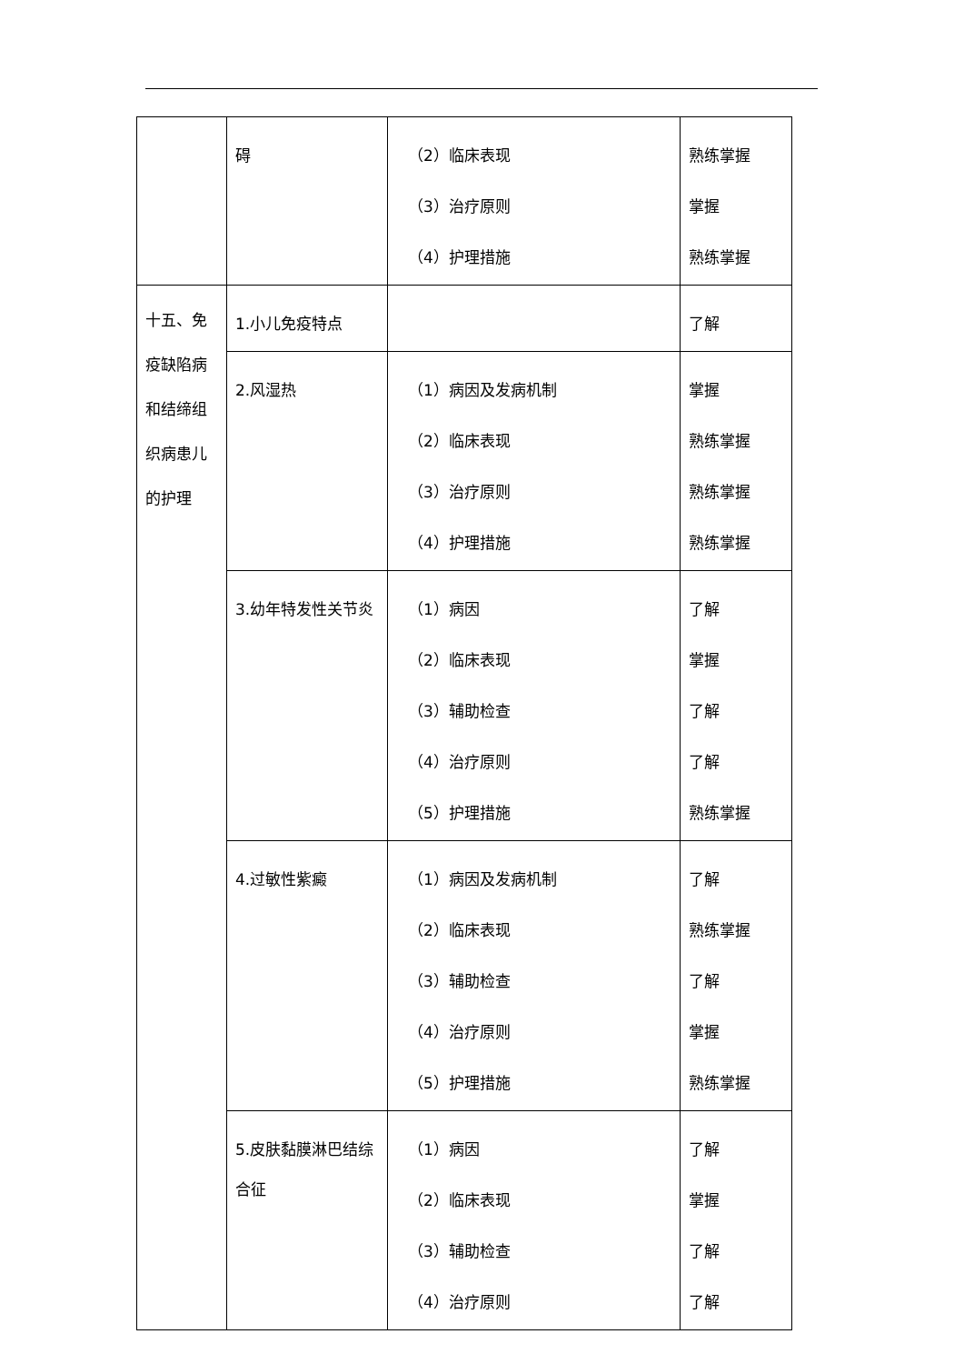| | 碍 | （2）临床表现 （3）治疗原则 （4）护理措施 | 熟练掌握 掌握 熟练掌握 |
| 十五、免疫缺陷病和结缔组织病患儿的护理 | 1.小儿免疫特点 | | 了解 |
| | 2.风湿热 | （1）病因及发病机制 （2）临床表现 （3）治疗原则 （4）护理措施 | 掌握 熟练掌握 熟练掌握 熟练掌握 |
| | 3.幼年特发性关节炎 | （1）病因 （2）临床表现 （3）辅助检查 （4）治疗原则 （5）护理措施 | 了解 掌握 了解 了解 熟练掌握 |
| | 4.过敏性紫癜 | （1）病因及发病机制 （2）临床表现 （3）辅助检查 （4）治疗原则 （5）护理措施 | 了解 熟练掌握 了解 掌握 熟练掌握 |
| | 5.皮肤黏膜淋巴结综合征 | （1）病因 （2）临床表现 （3）辅助检查 （4）治疗原则 | 了解 掌握 了解 了解 |